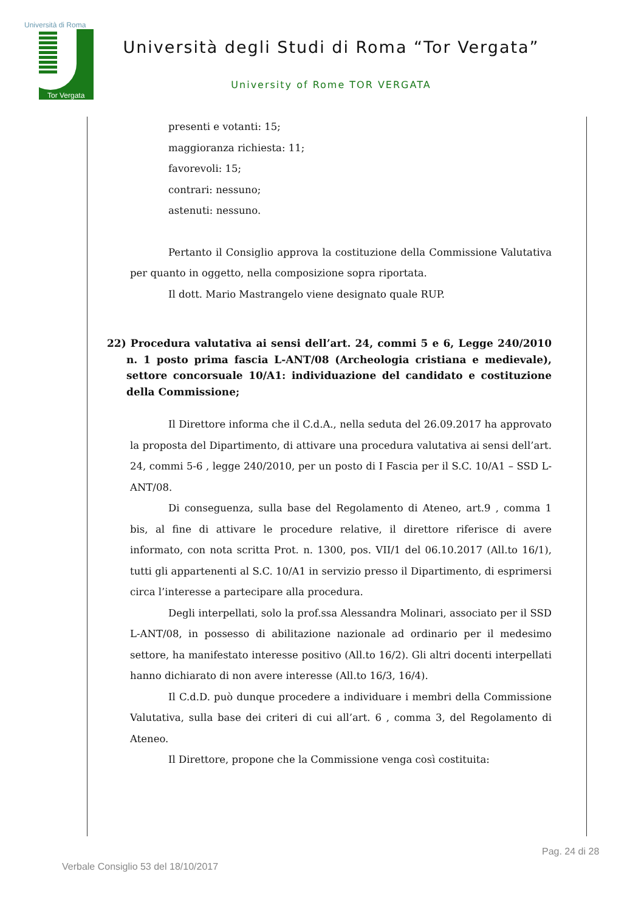Università di Roma
Tor Vergata
Università degli Studi di Roma “Tor Vergata”
University of Rome TOR VERGATA
presenti e votanti: 15;
maggioranza richiesta: 11;
favorevoli: 15;
contrari: nessuno;
astenuti: nessuno.
Pertanto il Consiglio approva la costituzione della Commissione Valutativa per quanto in oggetto, nella composizione sopra riportata.
Il dott. Mario Mastrangelo viene designato quale RUP.
22) Procedura valutativa ai sensi dell’art. 24, commi 5 e 6, Legge 240/2010 n. 1 posto prima fascia L-ANT/08 (Archeologia cristiana e medievale), settore concorsuale 10/A1: individuazione del candidato e costituzione della Commissione;
Il Direttore informa che il C.d.A., nella seduta del 26.09.2017 ha approvato la proposta del Dipartimento, di attivare una procedura valutativa ai sensi dell’art. 24, commi 5-6 , legge 240/2010, per un posto di I Fascia per il S.C. 10/A1 – SSD L-ANT/08.
Di conseguenza, sulla base del Regolamento di Ateneo, art.9 , comma 1 bis, al fine di attivare le procedure relative, il direttore riferisce di avere informato, con nota scritta Prot. n. 1300, pos. VII/1 del 06.10.2017 (All.to 16/1), tutti gli appartenenti al S.C. 10/A1 in servizio presso il Dipartimento, di esprimersi circa l’interesse a partecipare alla procedura.
Degli interpellati, solo la prof.ssa Alessandra Molinari, associato per il SSD L-ANT/08, in possesso di abilitazione nazionale ad ordinario per il medesimo settore, ha manifestato interesse positivo (All.to 16/2). Gli altri docenti interpellati hanno dichiarato di non avere interesse (All.to 16/3, 16/4).
Il C.d.D. può dunque procedere a individuare i membri della Commissione Valutativa, sulla base dei criteri di cui all’art. 6 , comma 3, del Regolamento di Ateneo.
Il Direttore, propone che la Commissione venga così costituita:
Pag. 24 di 28
Verbale Consiglio 53 del 18/10/2017